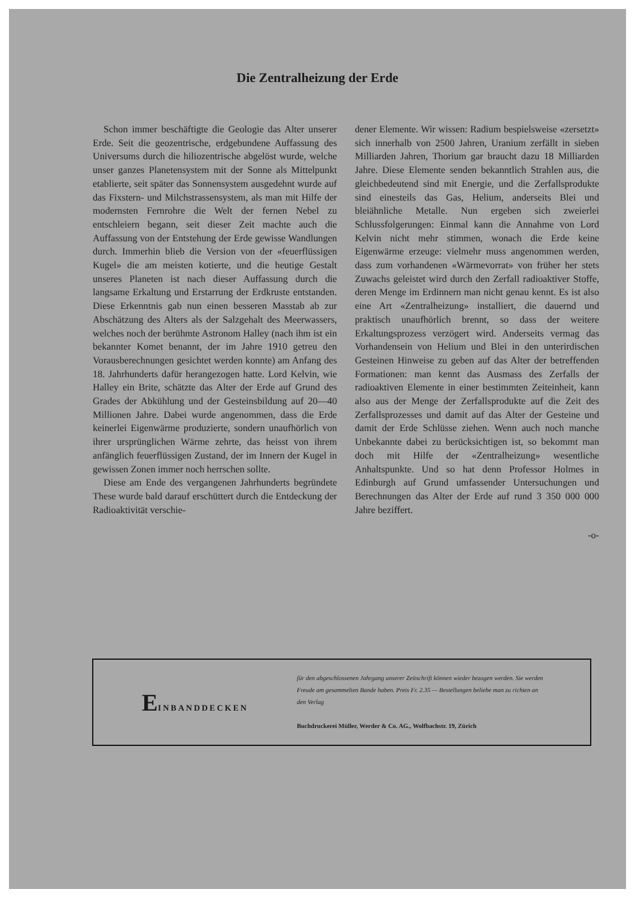Die Zentralheizung der Erde
Schon immer beschäftigte die Geologie das Alter unserer Erde. Seit die geozentrische, erdgebundene Auffassung des Universums durch die hiliozentrische abgelöst wurde, welche unser ganzes Planetensystem mit der Sonne als Mittelpunkt etablierte, seit später das Sonnensystem ausgedehnt wurde auf das Fixstern- und Milchstrassensystem, als man mit Hilfe der modernsten Fernrohre die Welt der fernen Nebel zu entschleiern begann, seit dieser Zeit machte auch die Auffassung von der Entstehung der Erde gewisse Wandlungen durch. Immerhin blieb die Version von der «feuerflüssigen Kugel» die am meisten kotierte, und die heutige Gestalt unseres Planeten ist nach dieser Auffassung durch die langsame Erkaltung und Erstarrung der Erdkruste entstanden. Diese Erkenntnis gab nun einen besseren Masstab ab zur Abschätzung des Alters als der Salzgehalt des Meerwassers, welches noch der berühmte Astronom Halley (nach ihm ist ein bekannter Komet benannt, der im Jahre 1910 getreu den Vorausberechnungen gesichtet werden konnte) am Anfang des 18. Jahrhunderts dafür herangezogen hatte. Lord Kelvin, wie Halley ein Brite, schätzte das Alter der Erde auf Grund des Grades der Abkühlung und der Gesteinsbildung auf 20—40 Millionen Jahre. Dabei wurde angenommen, dass die Erde keinerlei Eigenwärme produzierte, sondern unaufhörlich von ihrer ursprünglichen Wärme zehrte, das heisst von ihrem anfänglich feuerflüssigen Zustand, der im Innern der Kugel in gewissen Zonen immer noch herrschen sollte.
Diese am Ende des vergangenen Jahrhunderts begründete These wurde bald darauf erschüttert durch die Entdeckung der Radioaktivität verschie-
dener Elemente. Wir wissen: Radium bespielsweise «zersetzt» sich innerhalb von 2500 Jahren, Uranium zerfällt in sieben Milliarden Jahren, Thorium gar braucht dazu 18 Milliarden Jahre. Diese Elemente senden bekanntlich Strahlen aus, die gleichbedeutend sind mit Energie, und die Zerfallsprodukte sind einesteils das Gas, Helium, anderseits Blei und bleiähnliche Metalle. Nun ergeben sich zweierlei Schlussfolgerungen: Einmal kann die Annahme von Lord Kelvin nicht mehr stimmen, wonach die Erde keine Eigenwärme erzeuge: vielmehr muss angenommen werden, dass zum vorhandenen «Wärmevorrat» von früher her stets Zuwachs geleistet wird durch den Zerfall radioaktiver Stoffe, deren Menge im Erdinnern man nicht genau kennt. Es ist also eine Art «Zentralheizung» installiert, die dauernd und praktisch unaufhörlich brennt, so dass der weitere Erkaltungsprozess verzögert wird. Anderseits vermag das Vorhandensein von Helium und Blei in den unterirdischen Gesteinen Hinweise zu geben auf das Alter der betreffenden Formationen: man kennt das Ausmass des Zerfalls der radioaktiven Elemente in einer bestimmten Zeiteinheit, kann also aus der Menge der Zerfallsprodukte auf die Zeit des Zerfallsprozesses und damit auf das Alter der Gesteine und damit der Erde Schlüsse ziehen. Wenn auch noch manche Unbekannte dabei zu berücksichtigen ist, so bekommt man doch mit Hilfe der «Zentralheizung» wesentliche Anhaltspunkte. Und so hat denn Professor Holmes in Edinburgh auf Grund umfassender Untersuchungen und Berechnungen das Alter der Erde auf rund 3 350 000 000 Jahre beziffert.
-o-
EINBANDDECKEN
für den abgeschlossenen Jahrgang unserer Zeitschrift können wieder bezogen werden. Sie werden Freude am gesammelten Bande haben. Preis Fr. 2.35 — Bestellungen beliebe man zu richten an den Verlag
Buchdruckerei Müller, Werder & Co. AG., Wolfbachstr. 19, Zürich